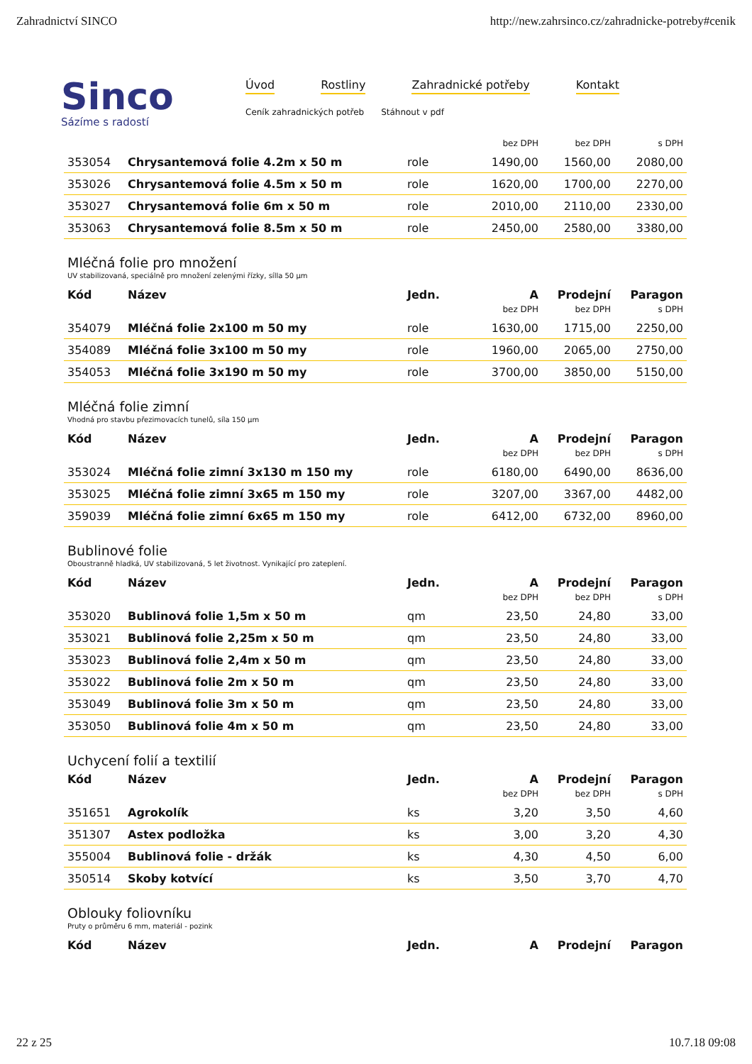Zahradnictví SINCO http://new.zahrsinco.cz/zahradnicke-potreby#cenik
Sinco
Sázíme s radostí
Úvod Rostliny Zahradnické potřeby Kontakt
Ceník zahradnických potřeb Stáhnout v pdf
| | | | bez DPH | bez DPH | s DPH |
| 353054 | Chrysantemová folie 4.2m x 50 m | role | 1490,00 | 1560,00 | 2080,00 |
| 353026 | Chrysantemová folie 4.5m x 50 m | role | 1620,00 | 1700,00 | 2270,00 |
| 353027 | Chrysantemová folie 6m x 50 m | role | 2010,00 | 2110,00 | 2330,00 |
| 353063 | Chrysantemová folie 8.5m x 50 m | role | 2450,00 | 2580,00 | 3380,00 |
Mléčná folie pro množení
UV stabilizovaná, speciálně pro množení zelenými řízky, sílla 50 µm
| Kód | Název | Jedn. | A | Prodejní | Paragon |
| --- | --- | --- | --- | --- | --- |
| | | | bez DPH | bez DPH | s DPH |
| 354079 | Mléčná folie 2x100 m 50 my | role | 1630,00 | 1715,00 | 2250,00 |
| 354089 | Mléčná folie 3x100 m 50 my | role | 1960,00 | 2065,00 | 2750,00 |
| 354053 | Mléčná folie 3x190 m 50 my | role | 3700,00 | 3850,00 | 5150,00 |
Mléčná folie zimní
Vhodná pro stavbu přezimovacích tunelů, síla 150 µm
| Kód | Název | Jedn. | A | Prodejní | Paragon |
| --- | --- | --- | --- | --- | --- |
| | | | bez DPH | bez DPH | s DPH |
| 353024 | Mléčná folie zimní 3x130 m 150 my | role | 6180,00 | 6490,00 | 8636,00 |
| 353025 | Mléčná folie zimní 3x65 m 150 my | role | 3207,00 | 3367,00 | 4482,00 |
| 359039 | Mléčná folie zimní 6x65 m 150 my | role | 6412,00 | 6732,00 | 8960,00 |
Bublinové folie
Oboustranně hladká, UV stabilizovaná, 5 let životnost. Vynikající pro zateplení.
| Kód | Název | Jedn. | A | Prodejní | Paragon |
| --- | --- | --- | --- | --- | --- |
| | | | bez DPH | bez DPH | s DPH |
| 353020 | Bublinová folie 1,5m x 50 m | qm | 23,50 | 24,80 | 33,00 |
| 353021 | Bublinová folie 2,25m x 50 m | qm | 23,50 | 24,80 | 33,00 |
| 353023 | Bublinová folie 2,4m x 50 m | qm | 23,50 | 24,80 | 33,00 |
| 353022 | Bublinová folie 2m x 50 m | qm | 23,50 | 24,80 | 33,00 |
| 353049 | Bublinová folie 3m x 50 m | qm | 23,50 | 24,80 | 33,00 |
| 353050 | Bublinová folie 4m x 50 m | qm | 23,50 | 24,80 | 33,00 |
Uchycení folií a textilií
| Kód | Název | Jedn. | A | Prodejní | Paragon |
| --- | --- | --- | --- | --- | --- |
| | | | bez DPH | bez DPH | s DPH |
| 351651 | Agrokolík | ks | 3,20 | 3,50 | 4,60 |
| 351307 | Astex podložka | ks | 3,00 | 3,20 | 4,30 |
| 355004 | Bublinová folie - držák | ks | 4,30 | 4,50 | 6,00 |
| 350514 | Skoby kotvící | ks | 3,50 | 3,70 | 4,70 |
Oblouky foliovníku
Pruty o průměru 6 mm, materiál - pozink
| Kód | Název | Jedn. | A | Prodejní | Paragon |
| --- | --- | --- | --- | --- | --- |
22 z 25 10.7.18 09:08